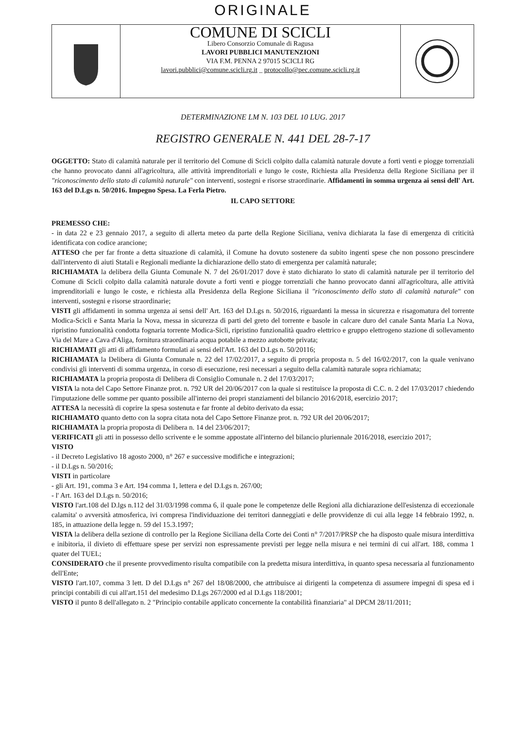ORIGINALE
COMUNE DI SCICLI
Libero Consorzio Comunale di Ragusa
LAVORI PUBBLICI MANUTENZIONI
VIA F.M. PENNA 2 97015 SCICLI RG
lavori.pubblici@comune.scicli.rg.it _ protocollo@pec.comune.scicli.rg.it
DETERMINAZIONE LM N. 103 DEL 10 LUG. 2017
REGISTRO GENERALE N. 441 DEL 28-7-17
OGGETTO: Stato di calamità naturale per il territorio del Comune di Scicli colpito dalla calamità naturale dovute a forti venti e piogge torrenziali che hanno provocato danni all'agricoltura, alle attività imprenditoriali e lungo le coste, Richiesta alla Presidenza della Regione Siciliana per il "riconoscimento dello stato di calamità naturale" con interventi, sostegni e risorse straordinarie. Affidamenti in somma urgenza ai sensi dell' Art. 163 del D.Lgs n. 50/2016. Impegno Spesa. La Ferla Pietro.
IL CAPO SETTORE
PREMESSO CHE:
- in data 22 e 23 gennaio 2017, a seguito di allerta meteo da parte della Regione Siciliana, veniva dichiarata la fase di emergenza di criticità identificata con codice arancione;
ATTESO che per far fronte a detta situazione di calamità, il Comune ha dovuto sostenere da subito ingenti spese che non possono prescindere dall'intervento di aiuti Statali e Regionali mediante la dichiarazione dello stato di emergenza per calamità naturale;
RICHIAMATA la delibera della Giunta Comunale N. 7 del 26/01/2017 dove è stato dichiarato lo stato di calamità naturale per il territorio del Comune di Scicli colpito dalla calamità naturale dovute a forti venti e piogge torrenziali che hanno provocato danni all'agricoltura, alle attività imprenditoriali e lungo le coste, e richiesta alla Presidenza della Regione Siciliana il "riconoscimento dello stato di calamità naturale" con interventi, sostegni e risorse straordinarie;
VISTI gli affidamenti in somma urgenza ai sensi dell' Art. 163 del D.Lgs n. 50/2016, riguardanti la messa in sicurezza e risagomatura del torrente Modica-Scicli e Santa Maria la Nova, messa in sicurezza di parti del greto del torrente e basole in calcare duro del canale Santa Maria La Nova, ripristino funzionalità condotta fognaria torrente Modica-Sicli, ripristino funzionalità quadro elettrico e gruppo elettrogeno stazione di sollevamento Via del Mare a Cava d'Aliga, fornitura straordinaria acqua potabile a mezzo autobotte privata;
RICHIAMATI gli atti di affidamento formulati ai sensi dell'Art. 163 del D.Lgs n. 50/20116;
RICHIAMATA la Delibera di Giunta Comunale n. 22 del 17/02/2017, a seguito di propria proposta n. 5 del 16/02/2017, con la quale venivano condivisi gli interventi di somma urgenza, in corso di esecuzione, resi necessari a seguito della calamità naturale sopra richiamata;
RICHIAMATA la propria proposta di Delibera di Consiglio Comunale n. 2 del 17/03/2017;
VISTA la nota del Capo Settore Finanze prot. n. 792 UR del 20/06/2017 con la quale si restituisce la proposta di C.C. n. 2 del 17/03/2017 chiedendo l'imputazione delle somme per quanto possibile all'interno dei propri stanziamenti del bilancio 2016/2018, esercizio 2017;
ATTESA la necessità di coprire la spesa sostenuta e far fronte al debito derivato da essa;
RICHIAMATO quanto detto con la sopra citata nota del Capo Settore Finanze prot. n. 792 UR del 20/06/2017;
RICHIAMATA la propria proposta di Delibera n. 14 del 23/06/2017;
VERIFICATI gli atti in possesso dello scrivente e le somme appostate all'interno del bilancio pluriennale 2016/2018, esercizio 2017;
VISTO
- il Decreto Legislativo 18 agosto 2000, n° 267 e successive modifiche e integrazioni;
- il D.Lgs n. 50/2016;
VISTI in particolare
- gli Art. 191, comma 3 e Art. 194 comma 1, lettera e del D.Lgs n. 267/00;
- l' Art. 163 del D.Lgs n. 50/2016;
VISTO l'art.108 del D.lgs n.112 del 31/03/1998 comma 6, il quale pone le competenze delle Regioni alla dichiarazione dell'esistenza di eccezionale calamita' o avversità atmosferica, ivi compresa l'individuazione dei territori danneggiati e delle provvidenze di cui alla legge 14 febbraio 1992, n. 185, in attuazione della legge n. 59 del 15.3.1997;
VISTA la delibera della sezione di controllo per la Regione Siciliana della Corte dei Conti n° 7/2017/PRSP che ha disposto quale misura interdittiva e inibitoria, il divieto di effettuare spese per servizi non espressamente previsti per legge nella misura e nei termini di cui all'art. 188, comma 1 quater del TUEL;
CONSIDERATO che il presente provvedimento risulta compatibile con la predetta misura interdittiva, in quanto spesa necessaria al funzionamento dell'Ente;
VISTO l'art.107, comma 3 lett. D del D.Lgs n° 267 del 18/08/2000, che attribuisce ai dirigenti la competenza di assumere impegni di spesa ed i principi contabili di cui all'art.151 del medesimo D.Lgs 267/2000 ed al D.Lgs 118/2001;
VISTO il punto 8 dell'allegato n. 2 "Principio contabile applicato concernente la contabilità finanziaria" al DPCM 28/11/2011;